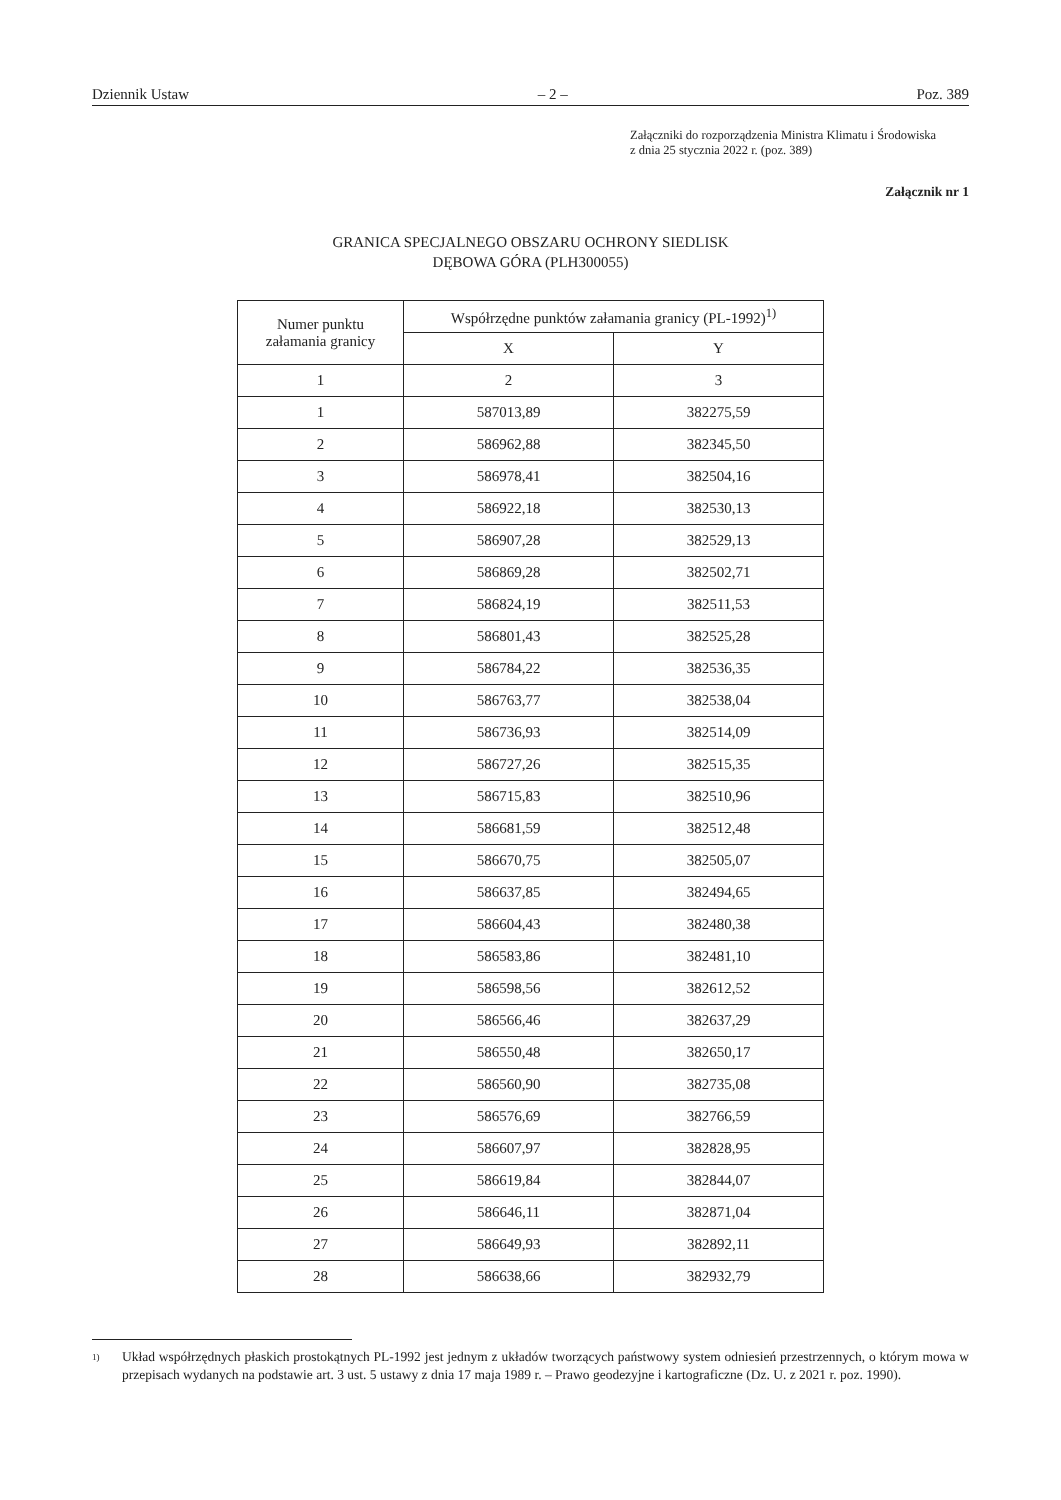Dziennik Ustaw – 2 – Poz. 389
Załączniki do rozporządzenia Ministra Klimatu i Środowiska
z dnia 25 stycznia 2022 r. (poz. 389)
Załącznik nr 1
GRANICA SPECJALNEGO OBSZARU OCHRONY SIEDLISK
DĘBOWA GÓRA (PLH300055)
| Numer punktu załamania granicy | Współrzędne punktów załamania granicy (PL-1992)<sup>1)</sup> | |
| --- | --- | --- |
| | X | Y |
| 1 | 2 | 3 |
| 1 | 587013,89 | 382275,59 |
| 2 | 586962,88 | 382345,50 |
| 3 | 586978,41 | 382504,16 |
| 4 | 586922,18 | 382530,13 |
| 5 | 586907,28 | 382529,13 |
| 6 | 586869,28 | 382502,71 |
| 7 | 586824,19 | 382511,53 |
| 8 | 586801,43 | 382525,28 |
| 9 | 586784,22 | 382536,35 |
| 10 | 586763,77 | 382538,04 |
| 11 | 586736,93 | 382514,09 |
| 12 | 586727,26 | 382515,35 |
| 13 | 586715,83 | 382510,96 |
| 14 | 586681,59 | 382512,48 |
| 15 | 586670,75 | 382505,07 |
| 16 | 586637,85 | 382494,65 |
| 17 | 586604,43 | 382480,38 |
| 18 | 586583,86 | 382481,10 |
| 19 | 586598,56 | 382612,52 |
| 20 | 586566,46 | 382637,29 |
| 21 | 586550,48 | 382650,17 |
| 22 | 586560,90 | 382735,08 |
| 23 | 586576,69 | 382766,59 |
| 24 | 586607,97 | 382828,95 |
| 25 | 586619,84 | 382844,07 |
| 26 | 586646,11 | 382871,04 |
| 27 | 586649,93 | 382892,11 |
| 28 | 586638,66 | 382932,79 |
<sup>1)</sup> Układ współrzędnych płaskich prostokątnych PL-1992 jest jednym z układów tworzących państwowy system odniesień przestrzennych, o którym mowa w przepisach wydanych na podstawie art. 3 ust. 5 ustawy z dnia 17 maja 1989 r. – Prawo geodezyjne i kartograficzne (Dz. U. z 2021 r. poz. 1990).